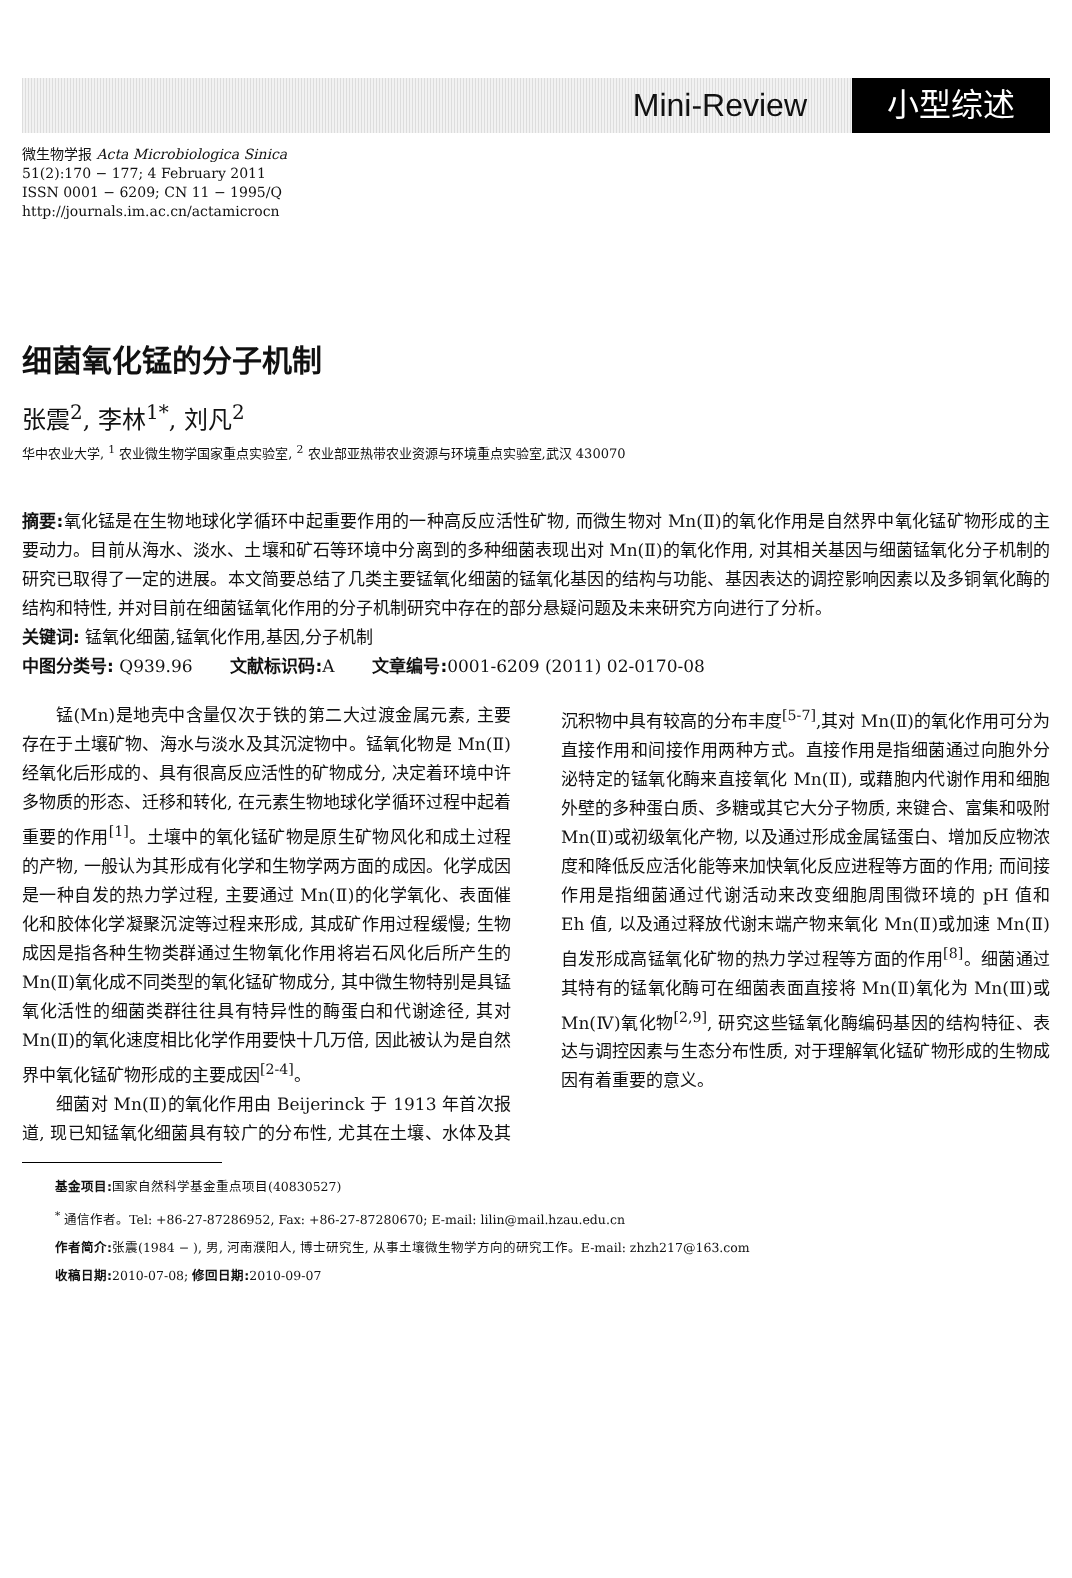Mini-Review 小型综述
微生物学报 Acta Microbiologica Sinica
51(2):170 − 177; 4 February 2011
ISSN 0001 − 6209; CN 11 − 1995/Q
http://journals.im.ac.cn/actamicrocn
细菌氧化锰的分子机制
张震<sup>2</sup>, 李林<sup>1*</sup>, 刘凡<sup>2</sup>
华中农业大学, <sup>1</sup> 农业微生物学国家重点实验室, <sup>2</sup> 农业部亚热带农业资源与环境重点实验室,武汉 430070
摘要: 氧化锰是在生物地球化学循环中起重要作用的一种高反应活性矿物, 而微生物对 Mn(Ⅱ)的氧化作用是自然界中氧化锰矿物形成的主要动力。目前从海水、淡水、土壤和矿石等环境中分离到的多种细菌表现出对 Mn(Ⅱ)的氧化作用, 对其相关基因与细菌锰氧化分子机制的研究已取得了一定的进展。本文简要总结了几类主要锰氧化细菌的锰氧化基因的结构与功能、基因表达的调控影响因素以及多铜氧化酶的结构和特性, 并对目前在细菌锰氧化作用的分子机制研究中存在的部分悬疑问题及未来研究方向进行了分析。
关键词: 锰氧化细菌,锰氧化作用,基因,分子机制
中图分类号: Q939.96 文献标识码: A 文章编号: 0001-6209 (2011) 02-0170-08
锰(Mn)是地壳中含量仅次于铁的第二大过渡金属元素, 主要存在于土壤矿物、海水与淡水及其沉淀物中。锰氧化物是 Mn(Ⅱ)经氧化后形成的、具有很高反应活性的矿物成分, 决定着环境中许多物质的形态、迁移和转化, 在元素生物地球化学循环过程中起着重要的作用<sup>[1]</sup>。土壤中的氧化锰矿物是原生矿物风化和成土过程的产物, 一般认为其形成有化学和生物学两方面的成因。化学成因是一种自发的热力学过程, 主要通过 Mn(Ⅱ)的化学氧化、表面催化和胶体化学凝聚沉淀等过程来形成, 其成矿作用过程缓慢; 生物成因是指各种生物类群通过生物氧化作用将岩石风化后所产生的 Mn(Ⅱ)氧化成不同类型的氧化锰矿物成分, 其中微生物特别是具锰氧化活性的细菌类群往往具有特异性的酶蛋白和代谢途径, 其对 Mn(Ⅱ)的氧化速度相比化学作用要快十几万倍, 因此被认为是自然界中氧化锰矿物形成的主要成因<sup>[2-4]</sup>。
细菌对 Mn(Ⅱ)的氧化作用由 Beijerinck 于 1913 年首次报道, 现已知锰氧化细菌具有较广的分布性, 尤其在土壤、水体及其沉积物中具有较高的分布丰度<sup>[5-7]</sup>,其对 Mn(Ⅱ)的氧化作用可分为直接作用和间接作用两种方式。直接作用是指细菌通过向胞外分泌特定的锰氧化酶来直接氧化 Mn(Ⅱ), 或藉胞内代谢作用和细胞外壁的多种蛋白质、多糖或其它大分子物质, 来键合、富集和吸附 Mn(Ⅱ)或初级氧化产物, 以及通过形成金属锰蛋白、增加反应物浓度和降低反应活化能等来加快氧化反应进程等方面的作用; 而间接作用是指细菌通过代谢活动来改变细胞周围微环境的 pH 值和 Eh 值, 以及通过释放代谢末端产物来氧化 Mn(Ⅱ)或加速 Mn(Ⅱ)自发形成高锰氧化矿物的热力学过程等方面的作用<sup>[8]</sup>。细菌通过其特有的锰氧化酶可在细菌表面直接将 Mn(Ⅱ)氧化为 Mn(Ⅲ)或 Mn(Ⅳ)氧化物<sup>[2,9]</sup>, 研究这些锰氧化酶编码基因的结构特征、表达与调控因素与生态分布性质, 对于理解氧化锰矿物形成的生物成因有着重要的意义。
基金项目: 国家自然科学基金重点项目(40830527)
<sup>*</sup> 通信作者。Tel: +86-27-87286952, Fax: +86-27-87280670; E-mail: lilin@mail.hzau.edu.cn
作者简介: 张震(1984 − ), 男, 河南濮阳人, 博士研究生, 从事土壤微生物学方向的研究工作。E-mail: zhzh217@163.com
收稿日期: 2010-07-08; 修回日期: 2010-09-07